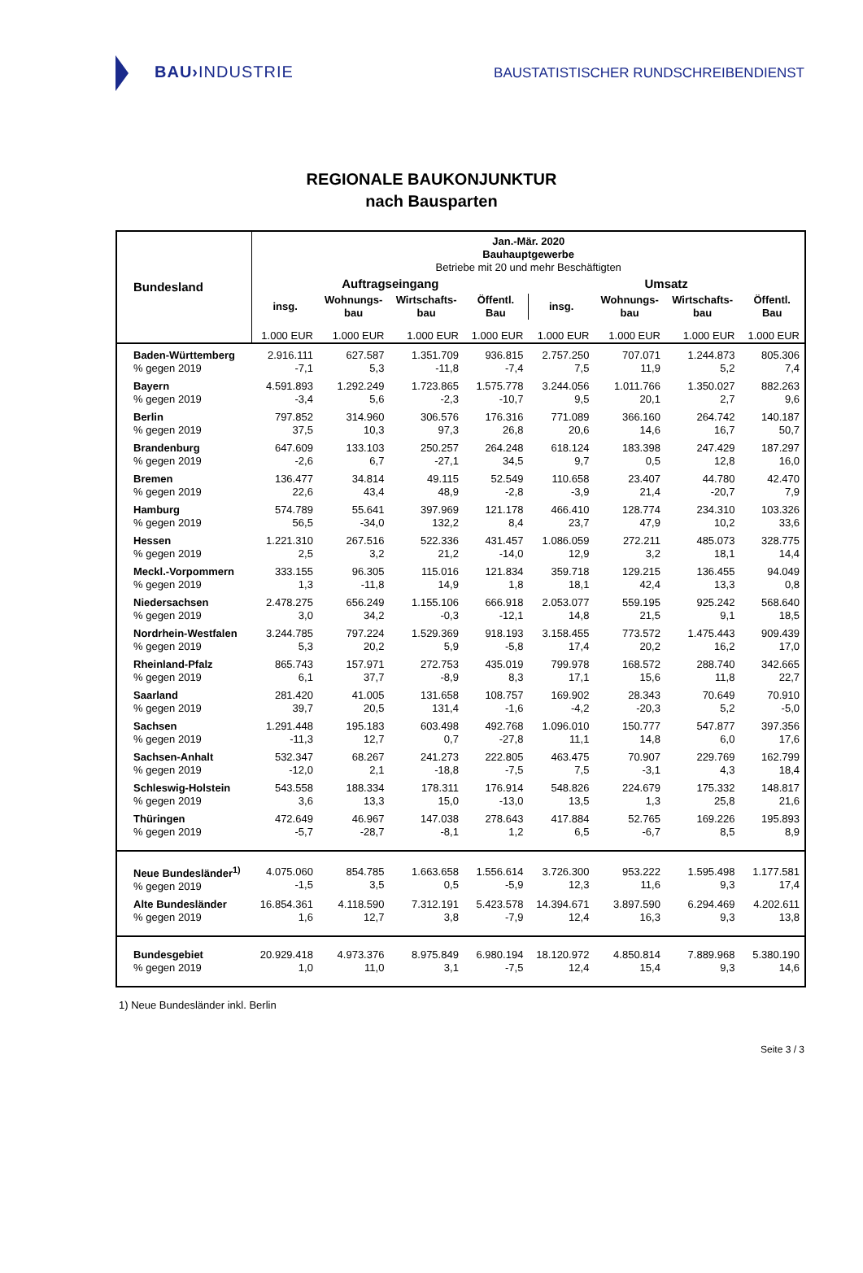BAU›INDUSTRIE
BAUSTATISTISCHER RUNDSCHREIBENDIENST
REGIONALE BAUKONJUNKTUR
nach Bausparten
| Bundesland | Jan.-Mär. 2020 Bauhauptgewerbe Betriebe mit 20 und mehr Beschäftigten | | | | | | | |
| --- | --- | --- | --- | --- | --- | --- | --- | --- |
| | Auftragseingang | | | | Umsatz | | | |
| | insg. | Wohnungs- bau | Wirtschafts- bau | Öffentl. Bau | insg. | Wohnungs- bau | Wirtschafts- bau | Öffentl. Bau |
| | 1.000 EUR | 1.000 EUR | 1.000 EUR | 1.000 EUR | 1.000 EUR | 1.000 EUR | 1.000 EUR | 1.000 EUR |
| Baden-Württemberg % gegen 2019 | 2.916.111 -7,1 | 627.587 5,3 | 1.351.709 -11,8 | 936.815 -7,4 | 2.757.250 7,5 | 707.071 11,9 | 1.244.873 5,2 | 805.306 7,4 |
| Bayern % gegen 2019 | 4.591.893 -3,4 | 1.292.249 5,6 | 1.723.865 -2,3 | 1.575.778 -10,7 | 3.244.056 9,5 | 1.011.766 20,1 | 1.350.027 2,7 | 882.263 9,6 |
| Berlin % gegen 2019 | 797.852 37,5 | 314.960 10,3 | 306.576 97,3 | 176.316 26,8 | 771.089 20,6 | 366.160 14,6 | 264.742 16,7 | 140.187 50,7 |
| Brandenburg % gegen 2019 | 647.609 -2,6 | 133.103 6,7 | 250.257 -27,1 | 264.248 34,5 | 618.124 9,7 | 183.398 0,5 | 247.429 12,8 | 187.297 16,0 |
| Bremen % gegen 2019 | 136.477 22,6 | 34.814 43,4 | 49.115 48,9 | 52.549 -2,8 | 110.658 -3,9 | 23.407 21,4 | 44.780 -20,7 | 42.470 7,9 |
| Hamburg % gegen 2019 | 574.789 56,5 | 55.641 -34,0 | 397.969 132,2 | 121.178 8,4 | 466.410 23,7 | 128.774 47,9 | 234.310 10,2 | 103.326 33,6 |
| Hessen % gegen 2019 | 1.221.310 2,5 | 267.516 3,2 | 522.336 21,2 | 431.457 -14,0 | 1.086.059 12,9 | 272.211 3,2 | 485.073 18,1 | 328.775 14,4 |
| Meckl.-Vorpommern % gegen 2019 | 333.155 1,3 | 96.305 -11,8 | 115.016 14,9 | 121.834 1,8 | 359.718 18,1 | 129.215 42,4 | 136.455 13,3 | 94.049 0,8 |
| Niedersachsen % gegen 2019 | 2.478.275 3,0 | 656.249 34,2 | 1.155.106 -0,3 | 666.918 -12,1 | 2.053.077 14,8 | 559.195 21,5 | 925.242 9,1 | 568.640 18,5 |
| Nordrhein-Westfalen % gegen 2019 | 3.244.785 5,3 | 797.224 20,2 | 1.529.369 5,9 | 918.193 -5,8 | 3.158.455 17,4 | 773.572 20,2 | 1.475.443 16,2 | 909.439 17,0 |
| Rheinland-Pfalz % gegen 2019 | 865.743 6,1 | 157.971 37,7 | 272.753 -8,9 | 435.019 8,3 | 799.978 17,1 | 168.572 15,6 | 288.740 11,8 | 342.665 22,7 |
| Saarland % gegen 2019 | 281.420 39,7 | 41.005 20,5 | 131.658 131,4 | 108.757 -1,6 | 169.902 -4,2 | 28.343 -20,3 | 70.649 5,2 | 70.910 -5,0 |
| Sachsen % gegen 2019 | 1.291.448 -11,3 | 195.183 12,7 | 603.498 0,7 | 492.768 -27,8 | 1.096.010 11,1 | 150.777 14,8 | 547.877 6,0 | 397.356 17,6 |
| Sachsen-Anhalt % gegen 2019 | 532.347 -12,0 | 68.267 2,1 | 241.273 -18,8 | 222.805 -7,5 | 463.475 7,5 | 70.907 -3,1 | 229.769 4,3 | 162.799 18,4 |
| Schleswig-Holstein % gegen 2019 | 543.558 3,6 | 188.334 13,3 | 178.311 15,0 | 176.914 -13,0 | 548.826 13,5 | 224.679 1,3 | 175.332 25,8 | 148.817 21,6 |
| Thüringen % gegen 2019 | 472.649 -5,7 | 46.967 -28,7 | 147.038 -8,1 | 278.643 1,2 | 417.884 6,5 | 52.765 -6,7 | 169.226 8,5 | 195.893 8,9 |
| Neue Bundesländer<sup>1)</sup> % gegen 2019 | 4.075.060 -1,5 | 854.785 3,5 | 1.663.658 0,5 | 1.556.614 -5,9 | 3.726.300 12,3 | 953.222 11,6 | 1.595.498 9,3 | 1.177.581 17,4 |
| Alte Bundesländer % gegen 2019 | 16.854.361 1,6 | 4.118.590 12,7 | 7.312.191 3,8 | 5.423.578 -7,9 | 14.394.671 12,4 | 3.897.590 16,3 | 6.294.469 9,3 | 4.202.611 13,8 |
| Bundesgebiet % gegen 2019 | 20.929.418 1,0 | 4.973.376 11,0 | 8.975.849 3,1 | 6.980.194 -7,5 | 18.120.972 12,4 | 4.850.814 15,4 | 7.889.968 9,3 | 5.380.190 14,6 |
1) Neue Bundesländer inkl. Berlin
Seite 3 / 3